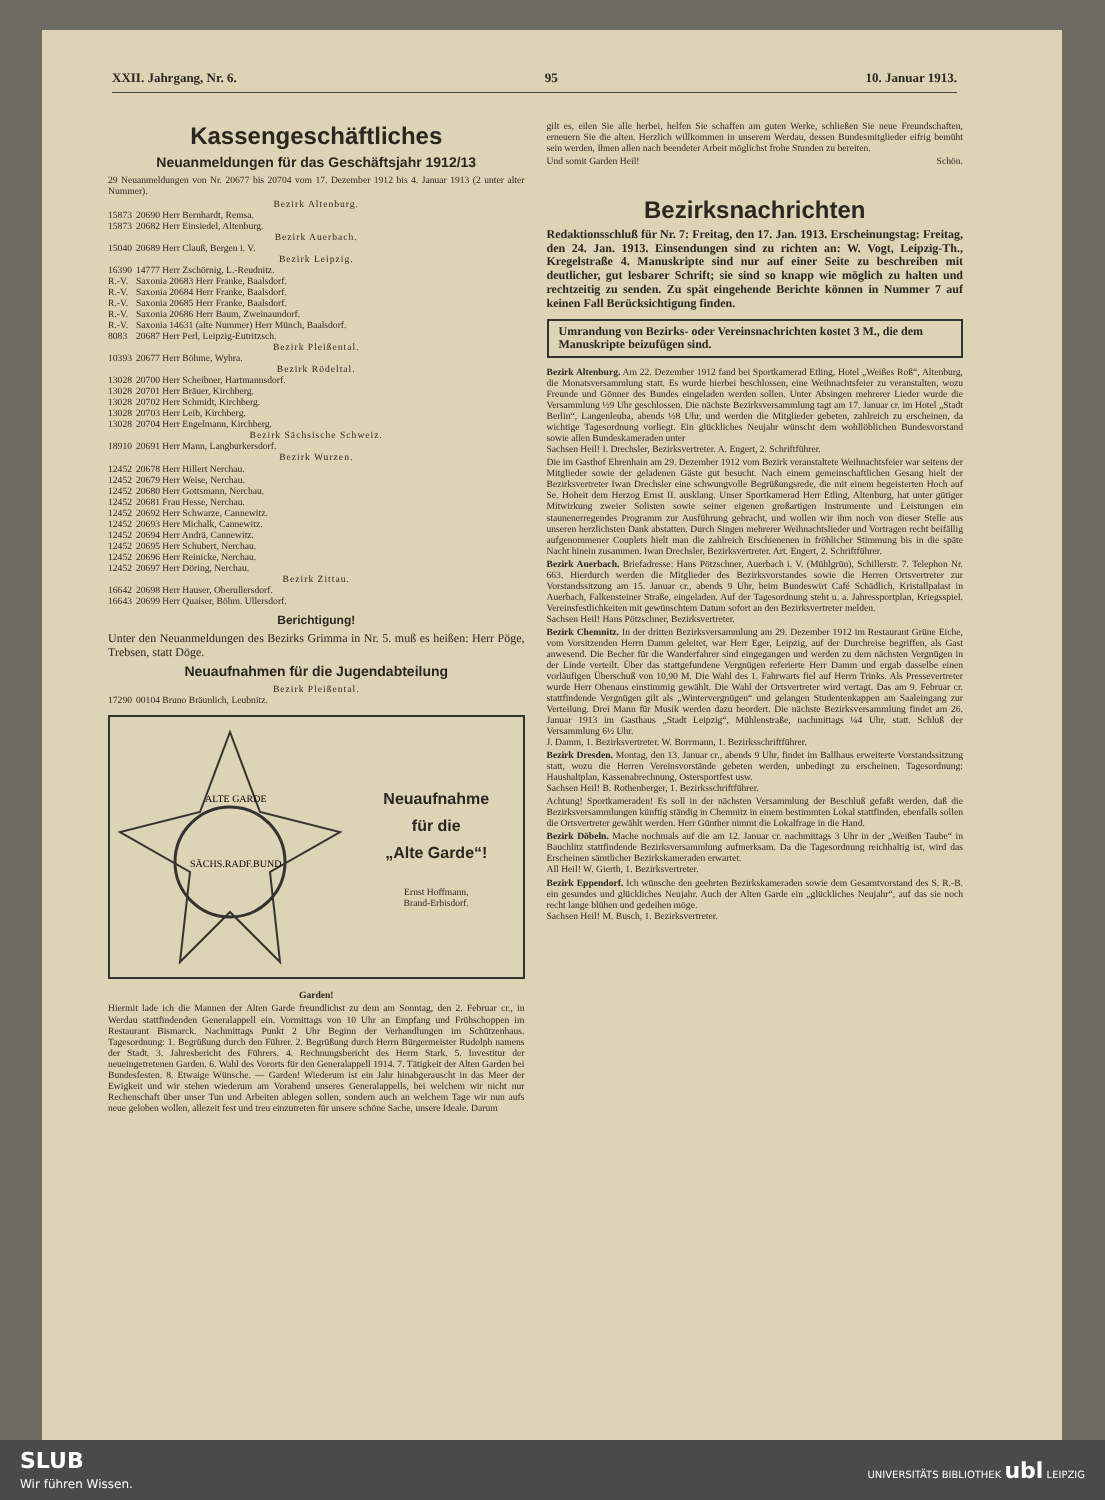XXII. Jahrgang, Nr. 6. 95 10. Januar 1913.
Kassengeschäftliches
Neuanmeldungen für das Geschäftsjahr 1912/13
29 Neuanmeldungen von Nr. 20677 bis 20704 vom 17. Dezember 1912 bis 4. Januar 1913 (2 unter alter Nummer).
Bezirk Altenburg.
| 15873 | 20690 Herr Bernhardt, Remsa. |
| 15873 | 20682 Herr Einsiedel, Altenburg. |
Bezirk Auerbach.
| 15040 | 20689 Herr Clauß, Bergen i. V. |
Bezirk Leipzig.
| 16390 | 14777 Herr Zschörnig, L.-Reudnitz. |
| R.-V. | Saxonia 20683 Herr Franke, Baalsdorf. |
| R.-V. | Saxonia 20684 Herr Franke, Baalsdorf. |
| R.-V. | Saxonia 20685 Herr Franke, Baalsdorf. |
| R.-V. | Saxonia 20686 Herr Baum, Zweinaundorf. |
| R.-V. | Saxonia 14631 (alte Nummer) Herr Münch, Baalsdorf. |
| 8083 | 20687 Herr Perl, Leipzig-Eutritzsch. |
Bezirk Pleißental.
| 10393 | 20677 Herr Böhme, Wyhra. |
Bezirk Rödeltal.
| 13028 | 20700 Herr Scheibner, Hartmannsdorf. |
| 13028 | 20701 Herr Bräuer, Kirchberg. |
| 13028 | 20702 Herr Schmidt, Kirchberg. |
| 13028 | 20703 Herr Leib, Kirchberg. |
| 13028 | 20704 Herr Engelmann, Kirchberg. |
Bezirk Sächsische Schweiz.
| 18910 | 20691 Herr Mann, Langburkersdorf. |
Bezirk Wurzen.
| 12452 | 20678 Herr Hillert Nerchau. |
| 12452 | 20679 Herr Weise, Nerchau. |
| 12452 | 20680 Herr Gottsmann, Nerchau. |
| 12452 | 20681 Frau Hesse, Nerchau. |
| 12452 | 20692 Herr Schwarze, Cannewitz. |
| 12452 | 20693 Herr Michalk, Cannewitz. |
| 12452 | 20694 Herr Andrä, Cannewitz. |
| 12452 | 20695 Herr Schubert, Nerchau. |
| 12452 | 20696 Herr Reinicke, Nerchau. |
| 12452 | 20697 Herr Döring, Nerchau. |
Bezirk Zittau.
| 16642 | 20698 Herr Hauser, Oberullersdorf. |
| 16643 | 20699 Herr Quaiser, Böhm. Ullersdorf. |
Berichtigung!
Unter den Neuanmeldungen des Bezirks Grimma in Nr. 5. muß es heißen: Herr Pöge, Trebsen, statt Döge.
Neuaufnahmen für die Jugendabteilung
Bezirk Pleißental.
| 17290 | 00104 Bruno Bräunlich, Leubnitz. |
SÄCHS.RADF.BUND
ALTE GARDE
Neuaufnahme
für die
„Alte Garde“!
Ernst Hoffmann,
Brand-Erbisdorf.
Garden!
Hiermit lade ich die Mannen der Alten Garde freundlichst zu dem am Sonntag, den 2. Februar cr., in Werdau stattfindenden Generalappell ein. Vormittags von 10 Uhr an Empfang und Frühschoppen im Restaurant Bismarck. Nachmittags Punkt 2 Uhr Beginn der Verhandlungen im Schützenhaus. Tagesordnung: 1. Begrüßung durch den Führer. 2. Begrüßung durch Herrn Bürgermeister Rudolph namens der Stadt. 3. Jahresbericht des Führers. 4. Rechnungsbericht des Herrn Stark. 5. Investitur der neueingetretenen Garden. 6. Wahl des Vororts für den Generalappell 1914. 7. Tätigkeit der Alten Garden bei Bundesfesten. 8. Etwaige Wünsche. — Garden! Wiederum ist ein Jahr hinabgerauscht in das Meer der Ewigkeit und wir stehen wiederum am Vorabend unseres Generalappells, bei welchem wir nicht nur Rechenschaft über unser Tun und Arbeiten ablegen sollen, sondern auch an welchem Tage wir nun aufs neue geloben wollen, allezeit fest und treu einzutreten für unsere schöne Sache, unsere Ideale. Darum
gilt es, eilen Sie alle herbei, helfen Sie schaffen am guten Werke, schließen Sie neue Freundschaften, erneuern Sie die alten. Herzlich willkommen in unserem Werdau, dessen Bundesmitglieder eifrig bemüht sein werden, Ihnen allen nach beendeter Arbeit möglichst frohe Stunden zu bereiten.
Und somit Garden Heil! Schön.
Bezirksnachrichten
Redaktionsschluß für Nr. 7: Freitag, den 17. Jan. 1913. Erscheinungstag: Freitag, den 24. Jan. 1913. Einsendungen sind zu richten an: W. Vogt, Leipzig-Th., Kregelstraße 4. Manuskripte sind nur auf einer Seite zu beschreiben mit deutlicher, gut lesbarer Schrift; sie sind so knapp wie möglich zu halten und rechtzeitig zu senden. Zu spät eingehende Berichte können in Nummer 7 auf keinen Fall Berücksichtigung finden.
Umrandung von Bezirks- oder Vereinsnachrichten kostet 3 M., die dem Manuskripte beizufügen sind.
Bezirk Altenburg. Am 22. Dezember 1912 fand bei Sportkamerad Etling, Hotel „Weißes Roß“, Altenburg, die Monatsversammlung statt. Es wurde hierbei beschlossen, eine Weihnachtsfeier zu veranstalten, wozu Freunde und Gönner des Bundes eingeladen werden sollen. Unter Absingen mehrerer Lieder wurde die Versammlung ½9 Uhr geschlossen. Die nächste Bezirksversammlung tagt am 17. Januar cr. im Hotel „Stadt Berlin“, Langenleuba, abends ½8 Uhr, und werden die Mitglieder gebeten, zahlreich zu erscheinen, da wichtige Tagesordnung vorliegt. Ein glückliches Neujahr wünscht dem wohllöblichen Bundesvorstand sowie allen Bundeskameraden unter
Sachsen Heil! I. Drechsler, Bezirksvertreter. A. Engert, 2. Schriftführer.
Die im Gasthof Ehrenhain am 29. Dezember 1912 vom Bezirk veranstaltete Weihnachtsfeier war seitens der Mitglieder sowie der geladenen Gäste gut besucht. Nach einem gemeinschaftlichen Gesang hielt der Bezirksvertreter Iwan Drechsler eine schwungvolle Begrüßungsrede, die mit einem begeisterten Hoch auf Se. Hoheit dem Herzog Ernst II. ausklang. Unser Sportkamerad Herr Etling, Altenburg, hat unter gütiger Mitwirkung zweier Solisten sowie seiner eigenen großartigen Instrumente und Leistungen ein staunenerregendes Programm zur Ausführung gebracht, und wollen wir ihm noch von dieser Stelle aus unseren herzlichsten Dank abstatten. Durch Singen mehrerer Weihnachtslieder und Vortragen recht beifällig aufgenommener Couplets hielt man die zahlreich Erschienenen in fröhlicher Stimmung bis in die späte Nacht hinein zusammen. Iwan Drechsler, Bezirksvertreter. Art. Engert, 2. Schriftführer.
Bezirk Auerbach. Briefadresse: Hans Pötzschner, Auerbach i. V. (Mühlgrün), Schillerstr. 7. Telephon Nr. 663. Hierdurch werden die Mitglieder des Bezirksvorstandes sowie die Herren Ortsvertreter zur Vorstandssitzung am 15. Januar cr., abends 9 Uhr, beim Bundeswirt Café Schädlich, Kristallpalast in Auerbach, Falkensteiner Straße, eingeladen. Auf der Tagesordnung steht u. a. Jahressportplan, Kriegsspiel. Vereinsfestlichkeiten mit gewünschtem Datum sofort an den Bezirksvertreter melden.
Sachsen Heil! Hans Pötzschner, Bezirksvertreter.
Bezirk Chemnitz. In der dritten Bezirksversammlung am 29. Dezember 1912 im Restaurant Grüne Eiche, vom Vorsitzenden Herrn Damm geleitet, war Herr Eger, Leipzig, auf der Durchreise begriffen, als Gast anwesend. Die Becher für die Wanderfahrer sind eingegangen und werden zu dem nächsten Vergnügen in der Linde verteilt. Über das stattgefundene Vergnügen referierte Herr Damm und ergab dasselbe einen vorläufigen Überschuß von 10,90 M. Die Wahl des 1. Fahrwarts fiel auf Herrn Trinks. Als Pressevertreter wurde Herr Obenaus einstimmig gewählt. Die Wahl der Ortsvertreter wird vertagt. Das am 9. Februar cr. stattfindende Vergnügen gilt als „Wintervergnügen“ und gelangen Studentenkappen am Saaleingang zur Verteilung. Drei Mann für Musik werden dazu beordert. Die nächste Bezirksversammlung findet am 26. Januar 1913 im Gasthaus „Stadt Leipzig“, Mühlenstraße, nachmittags ¼4 Uhr, statt. Schluß der Versammlung 6½ Uhr.
J. Damm, 1. Bezirksvertreter. W. Borrmann, 1. Bezirksschriftführer.
Bezirk Dresden. Montag, den 13. Januar cr., abends 9 Uhr, findet im Ballhaus erweiterte Vorstandssitzung statt, wozu die Herren Vereinsvorstände gebeten werden, unbedingt zu erscheinen. Tagesordnung: Haushaltplan, Kassenabrechnung, Ostersportfest usw.
Sachsen Heil! B. Rothenberger, 1. Bezirksschriftführer.
Achtung! Sportkameraden! Es soll in der nächsten Versammlung der Beschluß gefaßt werden, daß die Bezirksversammlungen künftig ständig in Chemnitz in einem bestimmten Lokal stattfinden, ebenfalls sollen die Ortsvertreter gewählt werden. Herr Günther nimmt die Lokalfrage in die Hand.
Bezirk Döbeln. Mache nochmals auf die am 12. Januar cr. nachmittags 3 Uhr in der „Weißen Taube“ in Bauchlitz stattfindende Bezirksversammlung aufmerksam. Da die Tagesordnung reichhaltig ist, wird das Erscheinen sämtlicher Bezirkskameraden erwartet.
All Heil! W. Gierth, 1. Bezirksvertreter.
Bezirk Eppendorf. Ich wünsche den geehrten Bezirkskameraden sowie dem Gesamtvorstand des S. R.-B. ein gesundes und glückliches Neujahr. Auch der Alten Garde ein „glückliches Neujahr“, auf das sie noch recht lange blühen und gedeihen möge.
Sachsen Heil! M. Busch, 1. Bezirksvertreter.
SLUB
Wir führen Wissen.
UNIVERSITÄTS BIBLIOTHEK ubl LEIPZIG